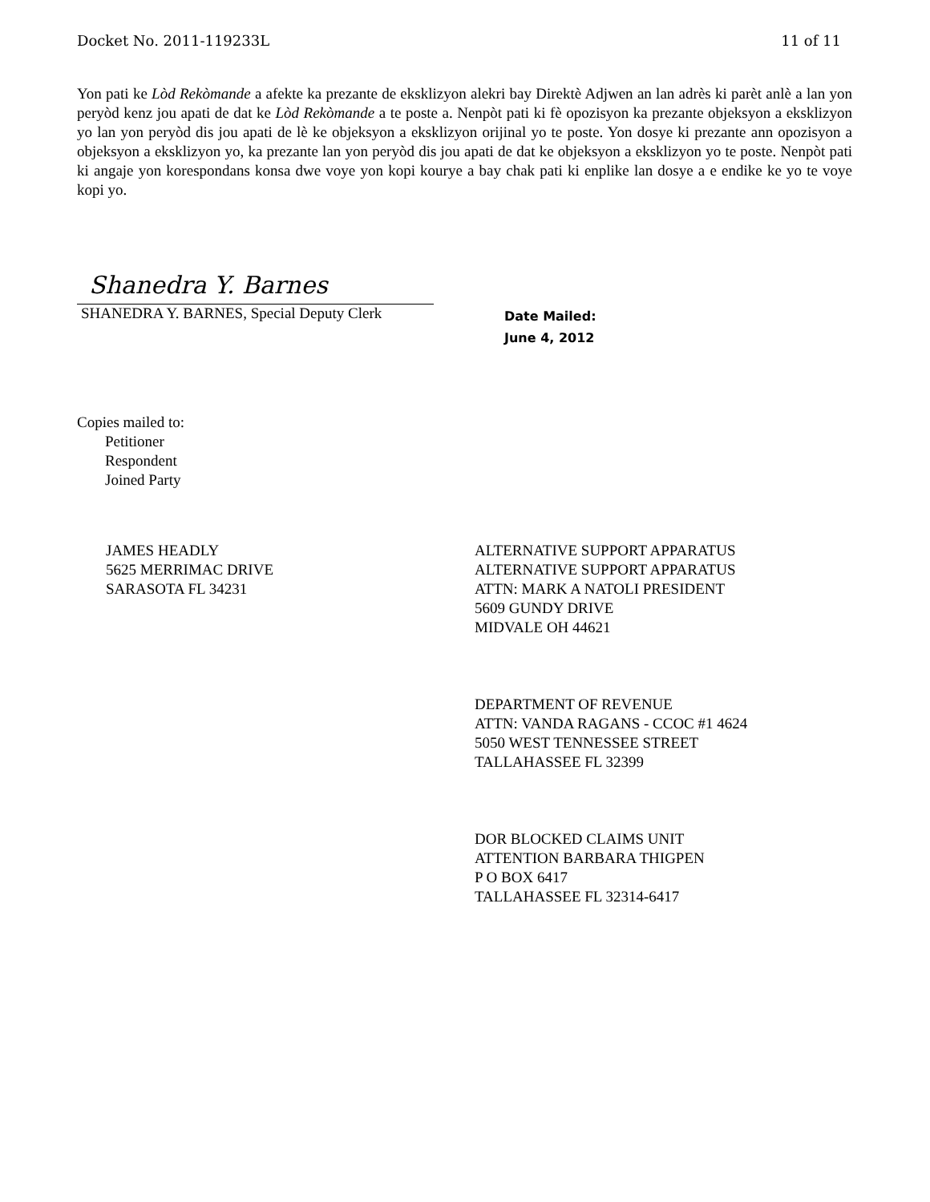Docket No. 2011-119233L 11 of 11
Yon pati ke Lòd Rekòmande a afekte ka prezante de eksklizyon alekri bay Direktè Adjwen an lan adrès ki parèt anlè a lan yon peryòd kenz jou apati de dat ke Lòd Rekòmande a te poste a. Nenpòt pati ki fè opozisyon ka prezante objeksyon a eksklizyon yo lan yon peryòd dis jou apati de lè ke objeksyon a eksklizyon orijinal yo te poste. Yon dosye ki prezante ann opozisyon a objeksyon a eksklizyon yo, ka prezante lan yon peryòd dis jou apati de dat ke objeksyon a eksklizyon yo te poste. Nenpòt pati ki angaje yon korespondans konsa dwe voye yon kopi kourye a bay chak pati ki enplike lan dosye a e endike ke yo te voye kopi yo.
Shanedra Y. Barnes
SHANEDRA Y. BARNES, Special Deputy Clerk
Date Mailed:
June 4, 2012
Copies mailed to:
Petitioner
Respondent
Joined Party
JAMES HEADLY
5625 MERRIMAC DRIVE
SARASOTA FL 34231
ALTERNATIVE SUPPORT APPARATUS
ALTERNATIVE SUPPORT APPARATUS
ATTN: MARK A NATOLI PRESIDENT
5609 GUNDY DRIVE
MIDVALE OH 44621
DEPARTMENT OF REVENUE
ATTN: VANDA RAGANS - CCOC #1 4624
5050 WEST TENNESSEE STREET
TALLAHASSEE FL 32399
DOR BLOCKED CLAIMS UNIT
ATTENTION BARBARA THIGPEN
P O BOX 6417
TALLAHASSEE FL 32314-6417